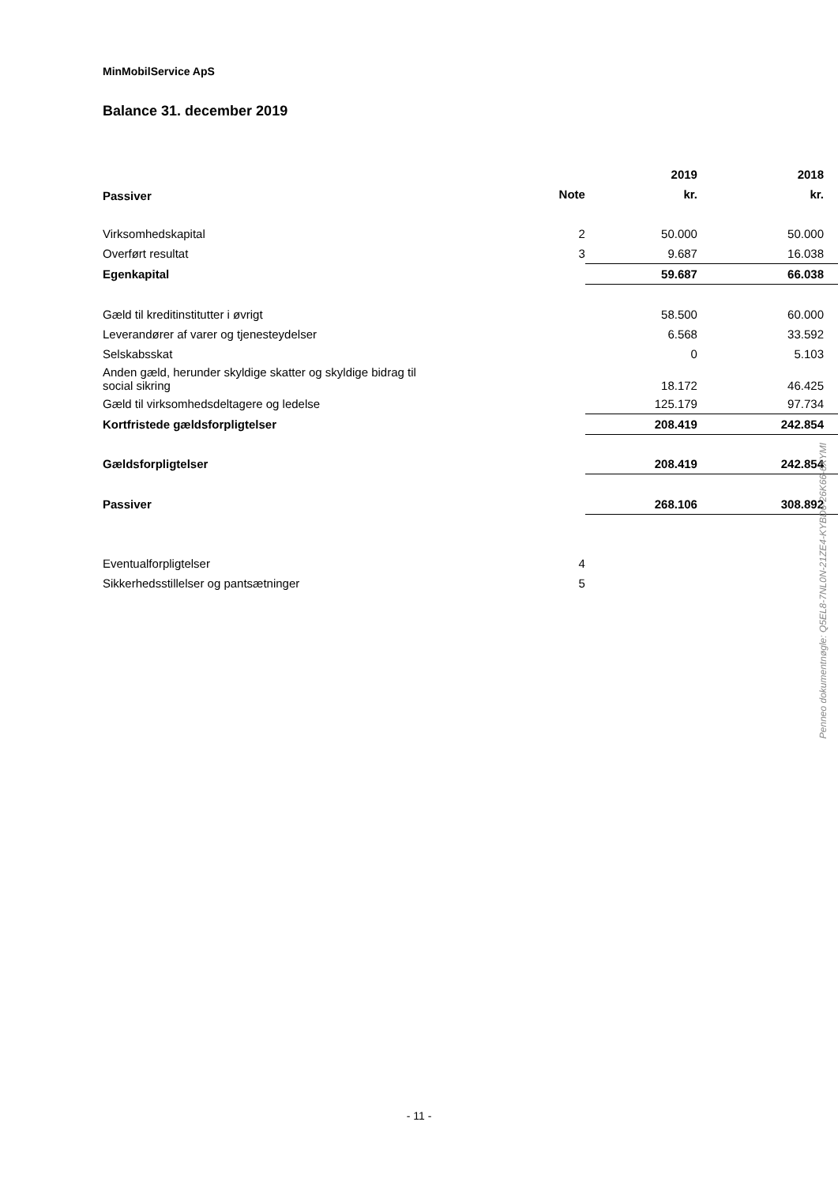MinMobilService ApS
Balance 31. december 2019
| | | 2019 | 2018 |
| --- | --- | --- | --- |
| Passiver | Note | kr. | kr. |
| Virksomhedskapital | 2 | 50.000 | 50.000 |
| Overført resultat | 3 | 9.687 | 16.038 |
| Egenkapital | | 59.687 | 66.038 |
| Gæld til kreditinstitutter i øvrigt | | 58.500 | 60.000 |
| Leverandører af varer og tjenesteydelser | | 6.568 | 33.592 |
| Selskabsskat | | 0 | 5.103 |
| Anden gæld, herunder skyldige skatter og skyldige bidrag til social sikring | | 18.172 | 46.425 |
| Gæld til virksomhedsdeltagere og ledelse | | 125.179 | 97.734 |
| Kortfristede gældsforpligtelser | | 208.419 | 242.854 |
| Gældsforpligtelser | | 208.419 | 242.854 |
| Passiver | | 268.106 | 308.892 |
| Eventualforpligtelser | 4 | | |
| Sikkerhedsstillelser og pantsætninger | 5 | | |
Penneo dokumentnøgle: Q5EL8-7NL0N-21ZE4-KYBD6-26K66-6XYMI
- 11 -